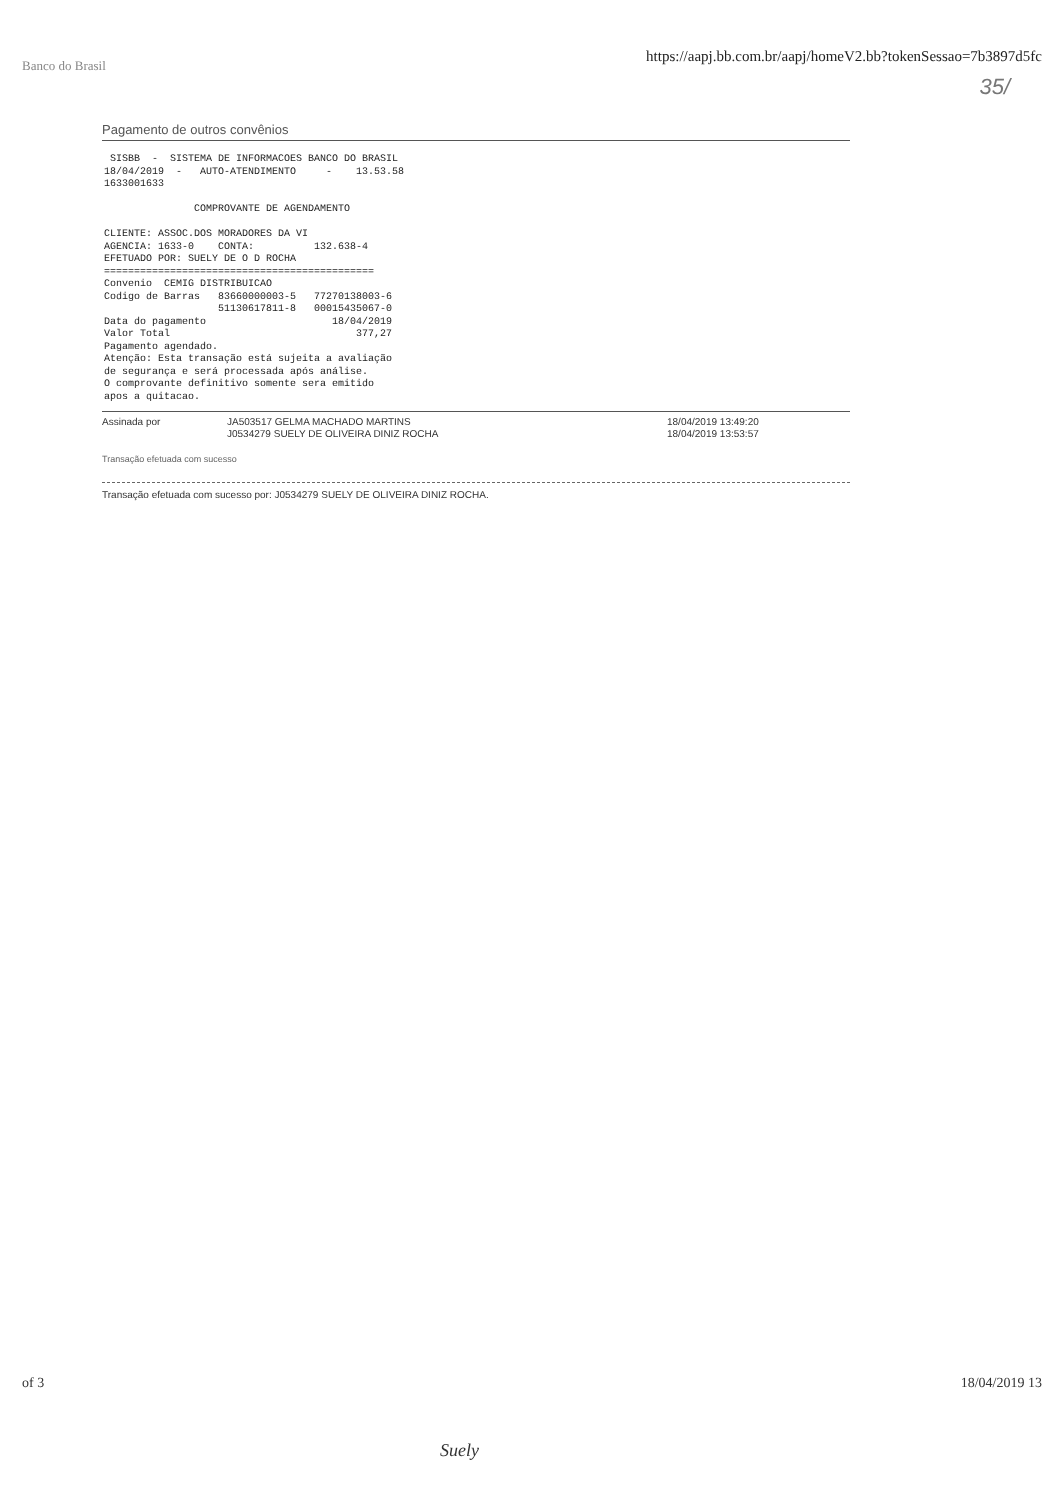Banco do Brasil https://aapj.bb.com.br/aapj/homeV2.bb?tokenSessao=7b3897d5fc
35/
Pagamento de outros convênios
 SISBB  -  SISTEMA DE INFORMACOES BANCO DO BRASIL
18/04/2019  -   AUTO-ATENDIMENTO     -    13.53.58
1633001633

               COMPROVANTE DE AGENDAMENTO

CLIENTE: ASSOC.DOS MORADORES DA VI
AGENCIA: 1633-0    CONTA:          132.638-4
EFETUADO POR: SUELY DE O D ROCHA
=============================================
Convenio  CEMIG DISTRIBUICAO
Codigo de Barras   83660000003-5   77270138003-6
                   51130617811-8   00015435067-0
Data do pagamento                     18/04/2019
Valor Total                               377,27
Pagamento agendado.
Atenção: Esta transação está sujeita a avaliação
de segurança e será processada após análise.
O comprovante definitivo somente sera emitido
apos a quitacao.
Assinada por JA503517 GELMA MACHADO MARTINS
J0534279 SUELY DE OLIVEIRA DINIZ ROCHA
18/04/2019 13:49:20
18/04/2019 13:53:57
Transação efetuada com sucesso
Transação efetuada com sucesso por: J0534279 SUELY DE OLIVEIRA DINIZ ROCHA.
of 3 18/04/2019 13
Suely